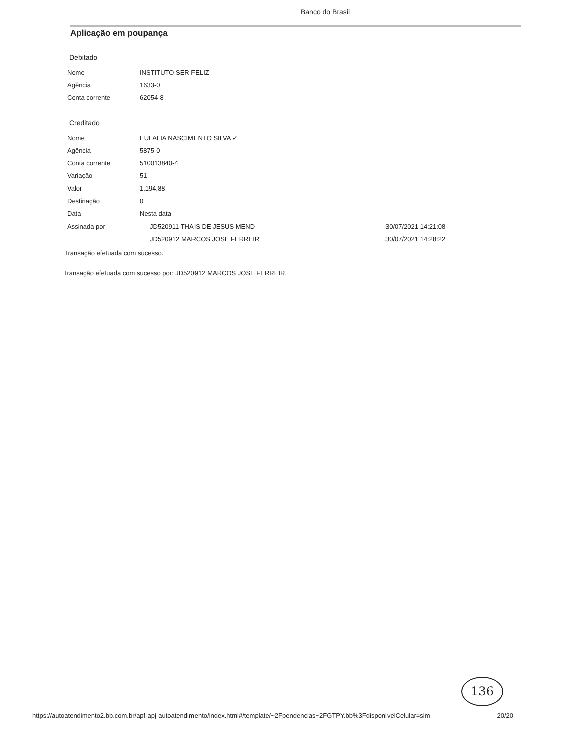Banco do Brasil
Aplicação em poupança
Debitado
| Nome | INSTITUTO SER FELIZ |
| Agência | 1633-0 |
| Conta corrente | 62054-8 |
Creditado
| Nome | EULALIA NASCIMENTO SILVA ✓ | |
| Agência | 5875-0 | |
| Conta corrente | 510013840-4 | |
| Variação | 51 | |
| Valor | 1.194,88 | |
| Destinação | 0 | |
| Data | Nesta data | |
| Assinada por | JD520911 THAIS DE JESUS MEND | 30/07/2021 14:21:08 |
| | JD520912 MARCOS JOSE FERREIR | 30/07/2021 14:28:22 |
Transação efetuada com sucesso.
Transação efetuada com sucesso por: JD520912 MARCOS JOSE FERREIR.
136
https://autoatendimento2.bb.com.br/apf-apj-autoatendimento/index.html#/template/~2Fpendencias~2FGTPY.bb%3FdisponivelCelular=sim 20/20